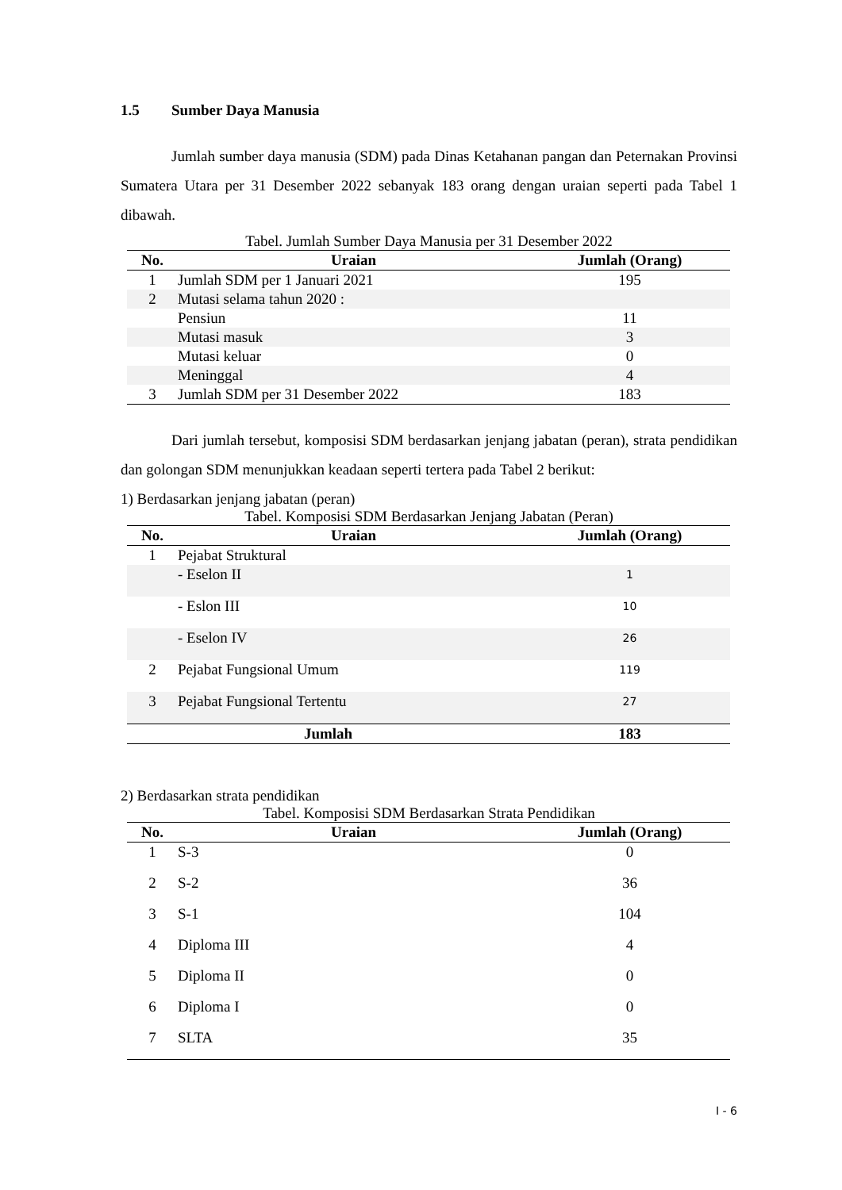1.5 Sumber Daya Manusia
Jumlah sumber daya manusia (SDM) pada Dinas Ketahanan pangan dan Peternakan Provinsi Sumatera Utara per 31 Desember 2022 sebanyak 183 orang dengan uraian seperti pada Tabel 1 dibawah.
Tabel. Jumlah Sumber Daya Manusia per 31 Desember 2022
| No. | Uraian | Jumlah (Orang) |
| --- | --- | --- |
| 1 | Jumlah SDM per 1 Januari 2021 | 195 |
| 2 | Mutasi selama tahun 2020 : | |
| | Pensiun | 11 |
| | Mutasi masuk | 3 |
| | Mutasi keluar | 0 |
| | Meninggal | 4 |
| 3 | Jumlah SDM per 31 Desember 2022 | 183 |
Dari jumlah tersebut, komposisi SDM berdasarkan jenjang jabatan (peran), strata pendidikan dan golongan SDM menunjukkan keadaan seperti tertera pada Tabel 2 berikut:
1) Berdasarkan jenjang jabatan (peran)
Tabel. Komposisi SDM Berdasarkan Jenjang Jabatan (Peran)
| No. | Uraian | Jumlah (Orang) |
| --- | --- | --- |
| 1 | Pejabat Struktural | |
| | - Eselon II | 1 |
| | - Eslon III | 10 |
| | - Eselon IV | 26 |
| 2 | Pejabat Fungsional Umum | 119 |
| 3 | Pejabat Fungsional Tertentu | 27 |
| Jumlah | | 183 |
2) Berdasarkan strata pendidikan
Tabel. Komposisi SDM Berdasarkan Strata Pendidikan
| No. | Uraian | Jumlah (Orang) |
| --- | --- | --- |
| 1 | S-3 | 0 |
| 2 | S-2 | 36 |
| 3 | S-1 | 104 |
| 4 | Diploma III | 4 |
| 5 | Diploma II | 0 |
| 6 | Diploma I | 0 |
| 7 | SLTA | 35 |
I - 6